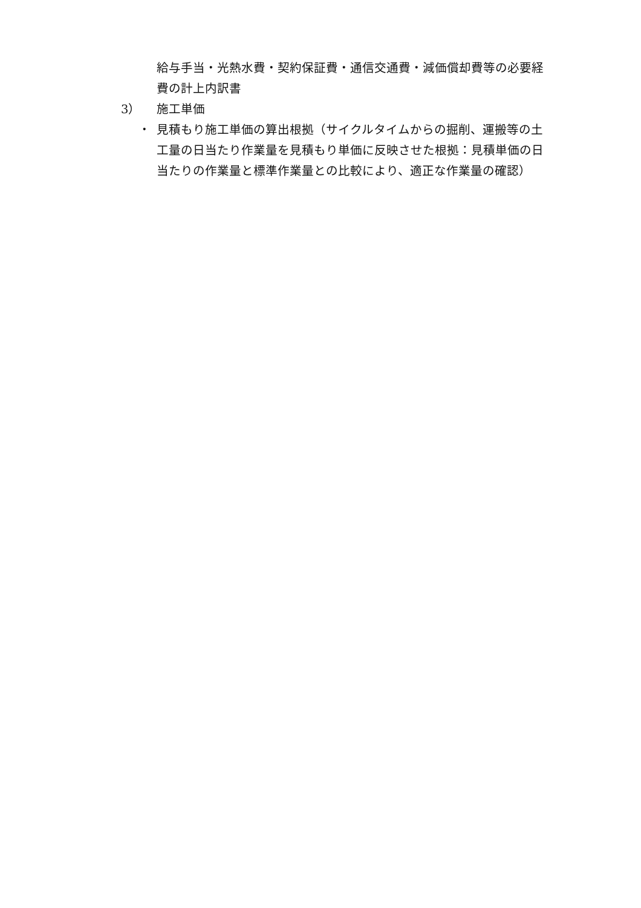給与手当・光熱水費・契約保証費・通信交通費・減価償却費等の必要経費の計上内訳書
3） 施工単価
・ 見積もり施工単価の算出根拠（サイクルタイムからの掘削、運搬等の土工量の日当たり作業量を見積もり単価に反映させた根拠：見積単価の日当たりの作業量と標準作業量との比較により、適正な作業量の確認）